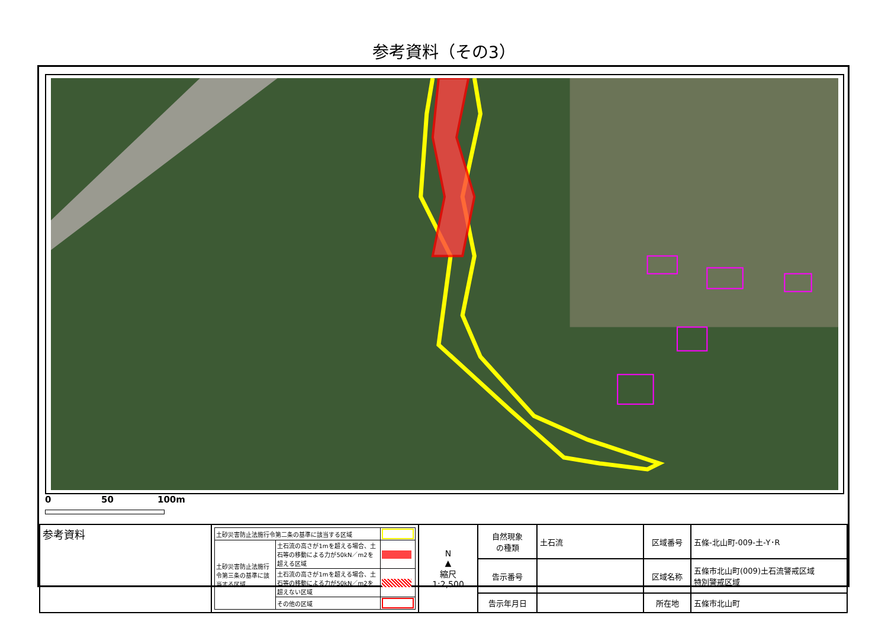参考資料（その3）
0 50 100m
| 参考資料 | / 土砂災害防止法施行令第二条の基準に該当する区域 / / / / 土砂災害防止法施行令第三条の基準に該当する区域 / 土石流の高さが1mを超える場合、土石等の移動による力が50kN／m2を超える区域 / / / / 土石流の高さが1mを超える場合、土石等の移動による力が50kN／m2を超えない区域 / / / / その他の区域 / / | N ▲ 縮尺 1:2,500 | 自然現象 の種類 | 土石流 | 区域番号 | 五條-北山町-009-土-Y･R |
| | | | 告示番号 | | 区域名称 | 五條市北山町(009)土石流警戒区域 特別警戒区域 |
| | | | 告示年月日 | | 所在地 | 五條市北山町 |